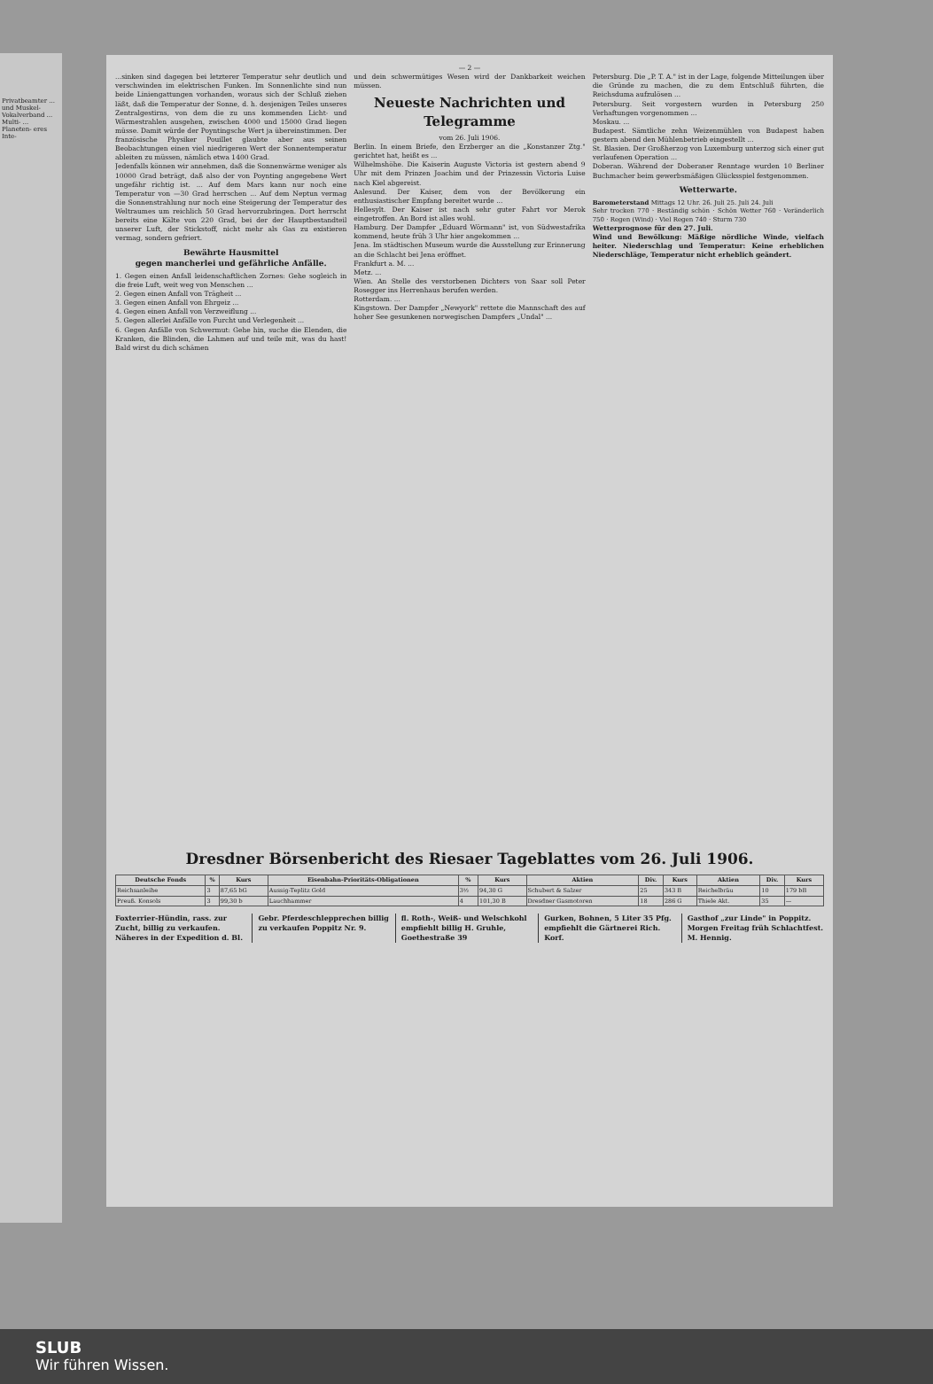Privatbeamter ... und Muskel- Vokalverband ... Multi- ... Planeten- eres Inte-
— 2 —
...sinken sind dagegen bei letzterer Temperatur sehr deutlich und verschwinden im elektrischen Funken. Im Sonnenlichte sind nun beide Liniengattungen vorhanden, woraus sich der Schluß ziehen läßt, daß die Temperatur der Sonne, d. h. desjenigen Teiles unseres Zentralgestirns, von dem die zu uns kommenden Licht- und Wärmestrahlen ausgehen, zwischen 4000 und 15000 Grad liegen müsse. Damit würde der Poyntingsche Wert ja übereinstimmen. Der französische Physiker Pouillet glaubte aber aus seinen Beobachtungen einen viel niedrigeren Wert der Sonnentemperatur ableiten zu müssen, nämlich etwa 1400 Grad.
Jedenfalls können wir annehmen, daß die Sonnenwärme weniger als 10000 Grad beträgt, daß also der von Poynting angegebene Wert ungefähr richtig ist. ... Auf dem Mars kann nur noch eine Temperatur von —30 Grad herrschen ... Auf dem Neptun vermag die Sonnenstrahlung nur noch eine Steigerung der Temperatur des Weltraumes um reichlich 50 Grad hervorzubringen. Dort herrscht bereits eine Kälte von 220 Grad, bei der der Hauptbestandteil unserer Luft, der Stickstoff, nicht mehr als Gas zu existieren vermag, sondern gefriert.
Bewährte Hausmittel
gegen mancherlei und gefährliche Anfälle.
1. Gegen einen Anfall leidenschaftlichen Zornes: Gehe sogleich in die freie Luft, weit weg von Menschen ...
2. Gegen einen Anfall von Trägheit ...
3. Gegen einen Anfall von Ehrgeiz ...
4. Gegen einen Anfall von Verzweiflung ...
5. Gegen allerlei Anfälle von Furcht und Verlegenheit ...
6. Gegen Anfälle von Schwermut: Gehe hin, suche die Elenden, die Kranken, die Blinden, die Lahmen auf und teile mit, was du hast! Bald wirst du dich schämen
und dein schwermütiges Wesen wird der Dankbarkeit weichen müssen.
Neueste Nachrichten und Telegramme
vom 26. Juli 1906.
Berlin. In einem Briefe, den Erzberger an die „Konstanzer Ztg." gerichtet hat, heißt es ...
Wilhelmshöhe. Die Kaiserin Auguste Victoria ist gestern abend 9 Uhr mit dem Prinzen Joachim und der Prinzessin Victoria Luise nach Kiel abgereist.
Aalesund. Der Kaiser, dem von der Bevölkerung ein enthusiastischer Empfang bereitet wurde ...
Hellesylt. Der Kaiser ist nach sehr guter Fahrt vor Merok eingetroffen. An Bord ist alles wohl.
Hamburg. Der Dampfer „Eduard Wörmann" ist, von Südwestafrika kommend, heute früh 3 Uhr hier angekommen ...
Jena. Im städtischen Museum wurde die Ausstellung zur Erinnerung an die Schlacht bei Jena eröffnet.
Frankfurt a. M. ...
Metz. ...
Wien. An Stelle des verstorbenen Dichters von Saar soll Peter Rosegger ins Herrenhaus berufen werden.
Rotterdam. ...
Kingstown. Der Dampfer „Newyork" rettete die Mannschaft des auf hoher See gesunkenen norwegischen Dampfers „Undal" ...
Petersburg. Die „P. T. A." ist in der Lage, folgende Mitteilungen über die Gründe zu machen, die zu dem Entschluß führten, die Reichsduma aufzulösen ...
Petersburg. Seit vorgestern wurden in Petersburg 250 Verhaftungen vorgenommen ...
Moskau. ...
Budapest. Sämtliche zehn Weizenmühlen von Budapest haben gestern abend den Mühlenbetrieb eingestellt ...
St. Blasien. Der Großherzog von Luxemburg unterzog sich einer gut verlaufenen Operation ...
Doberan. Während der Doberaner Renntage wurden 10 Berliner Buchmacher beim gewerbsmäßigen Glücksspiel festgenommen.
Wetterwarte.
Barometerstand Mittags 12 Uhr. 26. Juli 25. Juli 24. Juli
Sehr trocken 770 · Beständig schön · Schön Wetter 760 · Veränderlich 750 · Regen (Wind) · Viel Regen 740 · Sturm 730
Wetterprognose für den 27. Juli.
Wind und Bewölkung: Mäßige nördliche Winde, vielfach heiter. Niederschlag und Temperatur: Keine erheblichen Niederschläge, Temperatur nicht erheblich geändert.
Dresdner Börsenbericht des Riesaer Tageblattes vom 26. Juli 1906.
| Deutsche Fonds | % | Kurs | Eisenbahn-Prioritäts-Obligationen | % | Kurs | Aktien | Div. | Kurs | Aktien | Div. | Kurs |
| --- | --- | --- | --- | --- | --- | --- | --- | --- | --- | --- | --- |
| Reichsanleihe | 3 | 87,65 bG | Aussig-Teplitz Gold | 3½ | 94,30 G | Schubert & Salzer | 25 | 343 B | Reichelbräu | 10 | 179 bB |
| Preuß. Konsols | 3 | 99,30 b | Lauchhammer | 4 | 101,30 B | Dresdner Gasmotoren | 18 | 286 G | Thiele Akt. | 35 | — |
Foxterrier-Hündin, rass. zur Zucht, billig zu verkaufen. Näheres in der Expedition d. Bl.
Gebr. Pferdeschlepprechen billig zu verkaufen Poppitz Nr. 9.
fl. Roth-, Weiß- und Welschkohl empfiehlt billig H. Gruhle, Goethestraße 39
Gurken, Bohnen, 5 Liter 35 Pfg. empfiehlt die Gärtnerei Rich. Korf.
Gasthof „zur Linde" in Poppitz. Morgen Freitag früh Schlachtfest. M. Hennig.
SLUB
Wir führen Wissen.